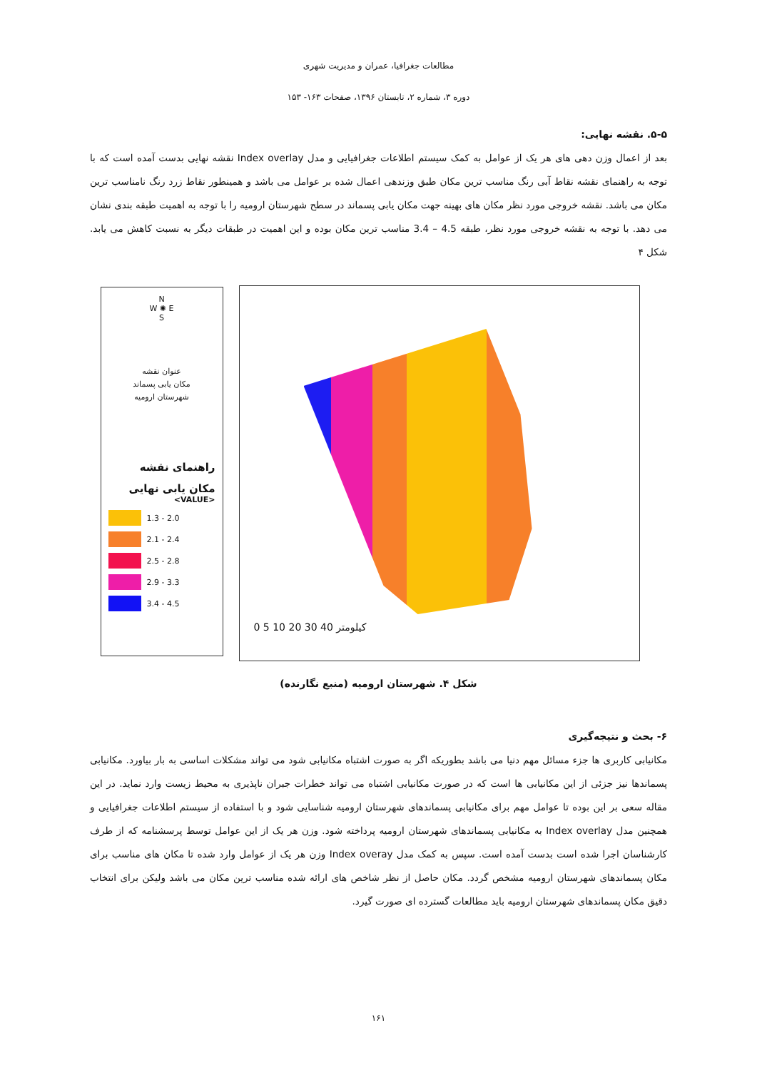مطالعات جغرافیا، عمران و مدیریت شهری
دوره ۳، شماره ۲، تابستان ۱۳۹۶، صفحات ۱۶۳- ۱۵۳
۵-۵. نقشه نهایی:
بعد از اعمال وزن دهی های هر یک از عوامل به کمک سیستم اطلاعات جغرافیایی و مدل Index overlay نقشه نهایی بدست آمده است که با توجه به راهنمای نقشه نقاط آبی رنگ مناسب ترین مکان طبق وزندهی اعمال شده بر عوامل می باشد و همینطور نقاط زرد رنگ نامناسب ترین مکان می باشد. نقشه خروجی مورد نظر مکان های بهینه جهت مکان یابی پسماند در سطح شهرستان ارومیه را با توجه به اهمیت طبقه بندی نشان می دهد. با توجه به نقشه خروجی مورد نظر، طبقه 4.5 – 3.4 مناسب ترین مکان بوده و این اهمیت در طبقات دیگر به نسبت کاهش می یابد. شکل ۴
N
W ✺ E
S
عنوان نقشه
مکان یابی پسماند
شهرستان ارومیه
راهنمای نقشه
مکان یابی نهایی
<VALUE>
1.3 - 2.0
2.1 - 2.4
2.5 - 2.8
2.9 - 3.3
3.4 - 4.5
0 5 10 20 30 40 کیلومتر
شکل ۴. شهرستان ارومیه (منبع نگارنده)
۶- بحث و نتیجه‌گیری
مکانیابی کاربری ها جزء مسائل مهم دنیا می باشد بطوریکه اگر به صورت اشتباه مکانیابی شود می تواند مشکلات اساسی به بار بیاورد. مکانیابی پسماندها نیز جزئی از این مکانیابی ها است که در صورت مکانیابی اشتباه می تواند خطرات جبران ناپذیری به محیط زیست وارد نماید. در این مقاله سعی بر این بوده تا عوامل مهم برای مکانیابی پسماندهای شهرستان ارومیه شناسایی شود و با استفاده از سیستم اطلاعات جغرافیایی و همچنین مدل Index overlay به مکانیابی پسماندهای شهرستان ارومیه پرداخته شود. وزن هر یک از این عوامل توسط پرسشنامه که از طرف کارشناسان اجرا شده است بدست آمده است. سپس به کمک مدل Index overay وزن هر یک از عوامل وارد شده تا مکان های مناسب برای مکان پسماندهای شهرستان ارومیه مشخص گردد. مکان حاصل از نظر شاخص های ارائه شده مناسب ترین مکان می باشد ولیکن برای انتخاب دقیق مکان پسماندهای شهرستان ارومیه باید مطالعات گسترده ای صورت گیرد.
۱۶۱